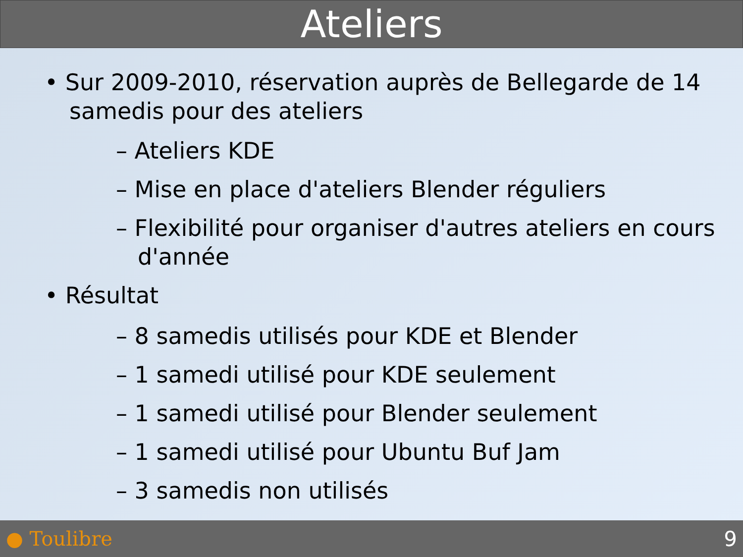Ateliers
• Sur 2009-2010, réservation auprès de Bellegarde de 14 samedis pour des ateliers
– Ateliers KDE
– Mise en place d'ateliers Blender réguliers
– Flexibilité pour organiser d'autres ateliers en cours d'année
• Résultat
– 8 samedis utilisés pour KDE et Blender
– 1 samedi utilisé pour KDE seulement
– 1 samedi utilisé pour Blender seulement
– 1 samedi utilisé pour Ubuntu Buf Jam
– 3 samedis non utilisés
● Toulibre 9